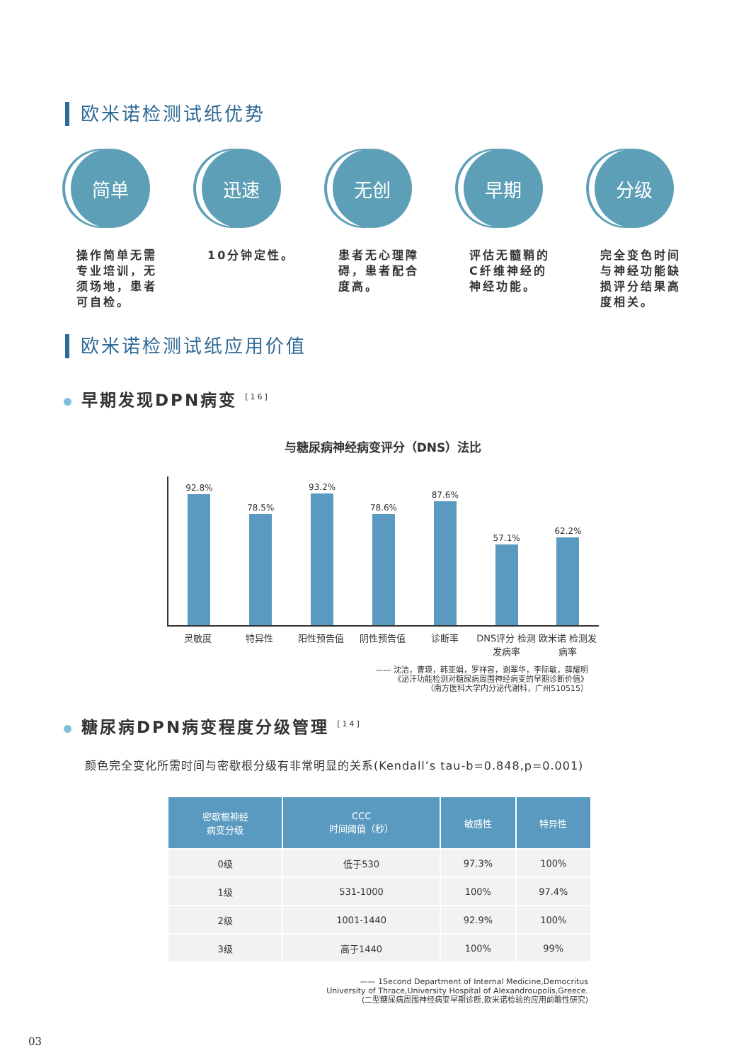欧米诺检测试纸优势
简单
操作简单无需专业培训，无须场地，患者可自检。
迅速
10分钟定性。
无创
患者无心理障碍，患者配合度高。
早期
评估无髓鞘的C纤维神经的神经功能。
分级
完全变色时间与神经功能缺损评分结果高度相关。
欧米诺检测试纸应用价值
早期发现DPN病变 <sup>[16]</sup>
与糖尿病神经病变评分（DNS）法比
92.8%
78.5%
93.2%
78.6%
87.6%
57.1%
62.2%
灵敏度 特异性 阳性预告值 阴性预告值 诊断率 DNS评分 检测发病率 欧米诺 检测发病率
—— 沈洁，曹瑛，韩亚娟，罗祥容，谢翠华，李际敏，薛耀明
《泌汗功能检测对糖尿病周围神经病变的早期诊断价值》
（南方医科大学内分泌代谢科，广州510515）
糖尿病DPN病变程度分级管理 <sup>[14]</sup>
颜色完全变化所需时间与密歇根分级有非常明显的关系(Kendall’s tau-b=0.848,p=0.001)
| 密歇根神经 病变分级 | CCC 时间阈值（秒） | 敏感性 | 特异性 |
| --- | --- | --- | --- |
| 0级 | 低于530 | 97.3% | 100% |
| 1级 | 531-1000 | 100% | 97.4% |
| 2级 | 1001-1440 | 92.9% | 100% |
| 3级 | 高于1440 | 100% | 99% |
—— 1Second Department of Internal Medicine,Democritus
University of Thrace,University Hospital of Alexandroupolis,Greece.
(二型糖尿病周围神经病变早期诊断,欧米诺检验的应用前瞻性研究)
03